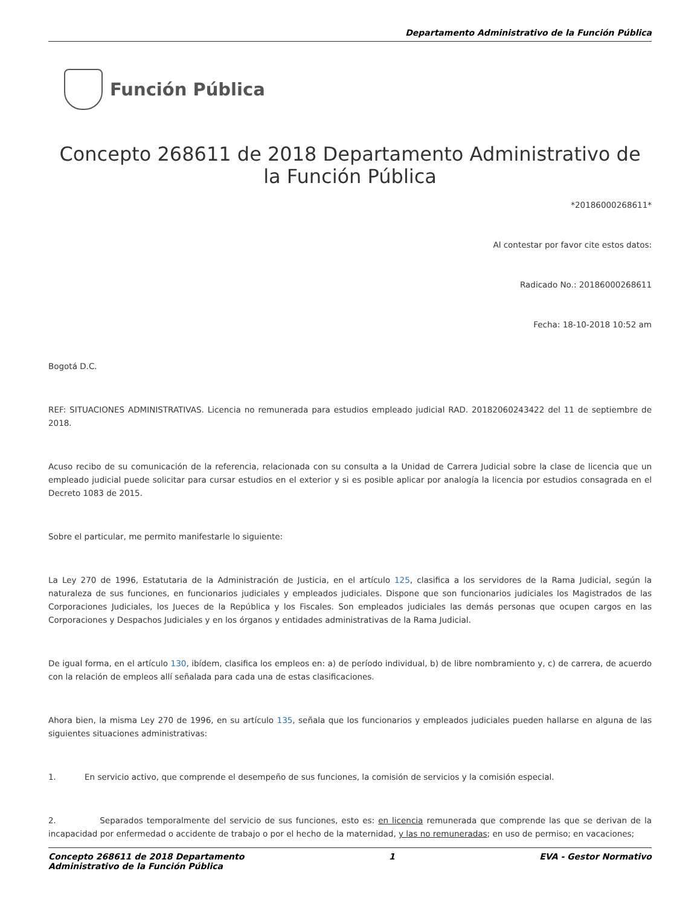Departamento Administrativo de la Función Pública
Función Pública
Concepto 268611 de 2018 Departamento Administrativo de la Función Pública
*20186000268611*
Al contestar por favor cite estos datos:
Radicado No.: 20186000268611
Fecha: 18-10-2018 10:52 am
Bogotá D.C.
REF: SITUACIONES ADMINISTRATIVAS. Licencia no remunerada para estudios empleado judicial RAD. 20182060243422 del 11 de septiembre de 2018.
Acuso recibo de su comunicación de la referencia, relacionada con su consulta a la Unidad de Carrera Judicial sobre la clase de licencia que un empleado judicial puede solicitar para cursar estudios en el exterior y si es posible aplicar por analogía la licencia por estudios consagrada en el Decreto 1083 de 2015.
Sobre el particular, me permito manifestarle lo siguiente:
La Ley 270 de 1996, Estatutaria de la Administración de Justicia, en el artículo 125, clasifica a los servidores de la Rama Judicial, según la naturaleza de sus funciones, en funcionarios judiciales y empleados judiciales. Dispone que son funcionarios judiciales los Magistrados de las Corporaciones Judiciales, los Jueces de la República y los Fiscales. Son empleados judiciales las demás personas que ocupen cargos en las Corporaciones y Despachos Judiciales y en los órganos y entidades administrativas de la Rama Judicial.
De igual forma, en el artículo 130, ibídem, clasifica los empleos en: a) de período individual, b) de libre nombramiento y, c) de carrera, de acuerdo con la relación de empleos allí señalada para cada una de estas clasificaciones.
Ahora bien, la misma Ley 270 de 1996, en su artículo 135, señala que los funcionarios y empleados judiciales pueden hallarse en alguna de las siguientes situaciones administrativas:
1. En servicio activo, que comprende el desempeño de sus funciones, la comisión de servicios y la comisión especial.
2. Separados temporalmente del servicio de sus funciones, esto es: en licencia remunerada que comprende las que se derivan de la incapacidad por enfermedad o accidente de trabajo o por el hecho de la maternidad, y las no remuneradas; en uso de permiso; en vacaciones;
Concepto 268611 de 2018 Departamento
Administrativo de la Función Pública
1 EVA - Gestor Normativo